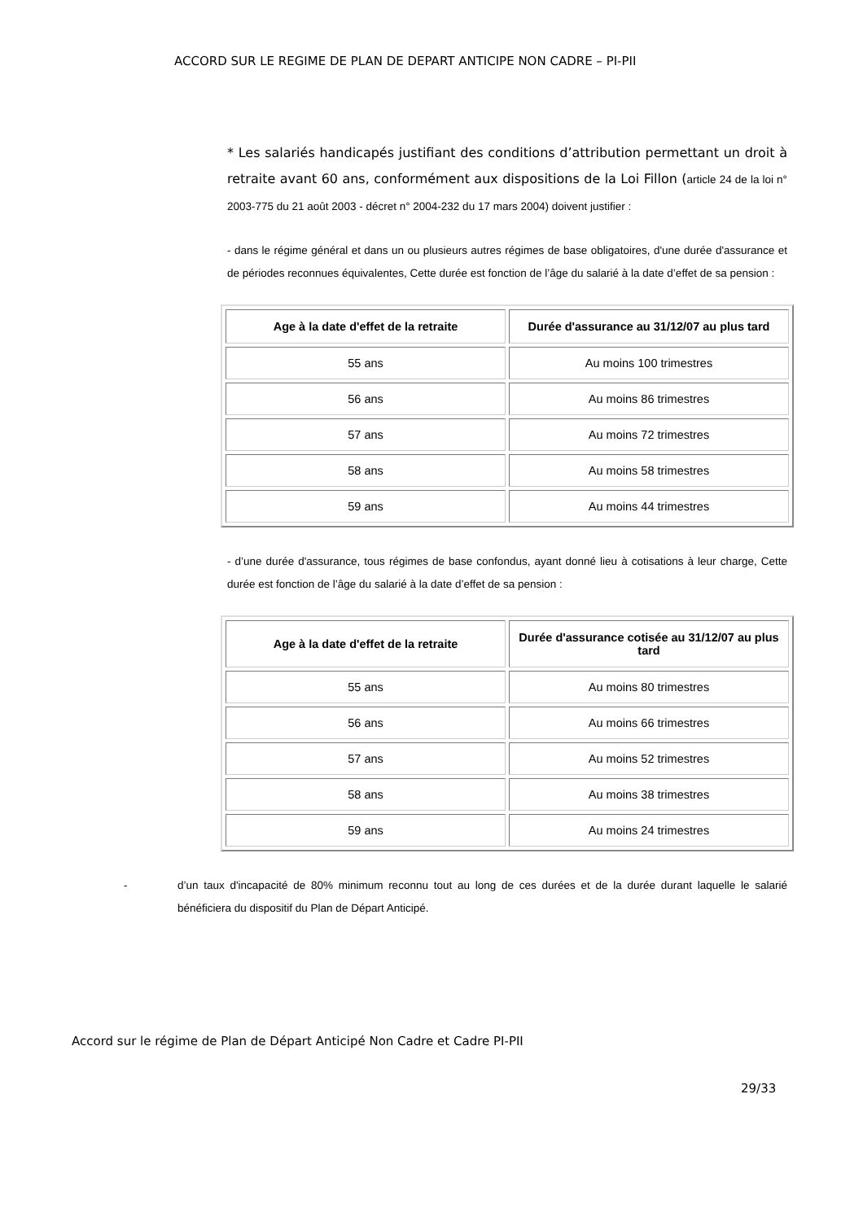ACCORD SUR LE REGIME DE PLAN DE DEPART ANTICIPE NON CADRE – PI-PII
* Les salariés handicapés justifiant des conditions d’attribution permettant un droit à retraite avant 60 ans, conformément aux dispositions de la Loi Fillon (article 24 de la loi n° 2003-775 du 21 août 2003 - décret n° 2004-232 du 17 mars 2004) doivent justifier :
- dans le régime général et dans un ou plusieurs autres régimes de base obligatoires, d'une durée d'assurance et de périodes reconnues équivalentes, Cette durée est fonction de l’âge du salarié à la date d’effet de sa pension :
| Age à la date d'effet de la retraite | Durée d'assurance au 31/12/07 au plus tard |
| --- | --- |
| 55 ans | Au moins 100 trimestres |
| 56 ans | Au moins 86 trimestres |
| 57 ans | Au moins 72 trimestres |
| 58 ans | Au moins 58 trimestres |
| 59 ans | Au moins 44 trimestres |
- d’une durée d'assurance, tous régimes de base confondus, ayant donné lieu à cotisations à leur charge, Cette durée est fonction de l’âge du salarié à la date d’effet de sa pension :
| Age à la date d'effet de la retraite | Durée d'assurance cotisée au 31/12/07 au plus tard |
| --- | --- |
| 55 ans | Au moins 80 trimestres |
| 56 ans | Au moins 66 trimestres |
| 57 ans | Au moins 52 trimestres |
| 58 ans | Au moins 38 trimestres |
| 59 ans | Au moins 24 trimestres |
- d’un taux d'incapacité de 80% minimum reconnu tout au long de ces durées et de la durée durant laquelle le salarié bénéficiera du dispositif du Plan de Départ Anticipé.
Accord sur le régime de Plan de Départ Anticipé Non Cadre et Cadre PI-PII
29/33